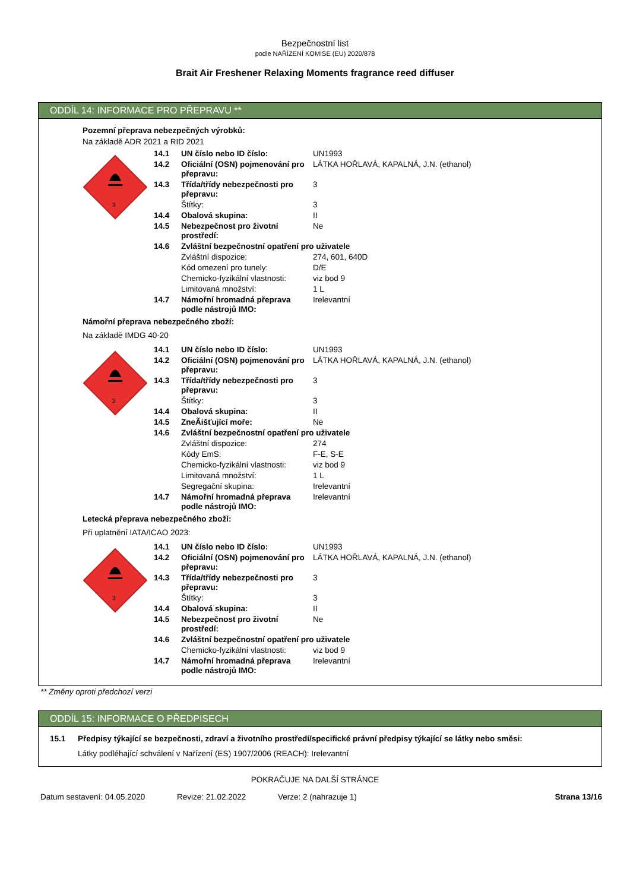Bezpečnostní list
podle NAŘÍZENÍ KOMISE (EU) 2020/878
Brait Air Freshener Relaxing Moments fragrance reed diffuser
ODDÍL 14: INFORMACE PRO PŘEPRAVU **
Pozemní přeprava nebezpečných výrobků:
Na základě ADR 2021 a RID 2021
3
| 14.1 | UN číslo nebo ID číslo: | UN1993 |
| 14.2 | Oficiální (OSN) pojmenování pro přepravu: | LÁTKA HOŘLAVÁ, KAPALNÁ, J.N. (ethanol) |
| 14.3 | Třída/třídy nebezpečnosti pro přepravu: | 3 |
| | Štítky: | 3 |
| 14.4 | Obalová skupina: | II |
| 14.5 | Nebezpečnost pro životní prostředí: | Ne |
| 14.6 | Zvláštní bezpečnostní opatření pro uživatele | |
| | Zvláštní dispozice: | 274, 601, 640D |
| | Kód omezení pro tunely: | D/E |
| | Chemicko-fyzikální vlastnosti: | viz bod 9 |
| | Limitovaná množství: | 1 L |
| 14.7 | Námořní hromadná přeprava podle nástrojů IMO: | Irelevantní |
Námořní přeprava nebezpečného zboží:
Na základě IMDG 40-20
3
| 14.1 | UN číslo nebo ID číslo: | UN1993 |
| 14.2 | Oficiální (OSN) pojmenování pro přepravu: | LÁTKA HOŘLAVÁ, KAPALNÁ, J.N. (ethanol) |
| 14.3 | Třída/třídy nebezpečnosti pro přepravu: | 3 |
| | Štítky: | 3 |
| 14.4 | Obalová skupina: | II |
| 14.5 | ZneÃišťující moře: | Ne |
| 14.6 | Zvláštní bezpečnostní opatření pro uživatele | |
| | Zvláštní dispozice: | 274 |
| | Kódy EmS: | F-E, S-E |
| | Chemicko-fyzikální vlastnosti: | viz bod 9 |
| | Limitovaná množství: | 1 L |
| | Segregační skupina: | Irelevantní |
| 14.7 | Námořní hromadná přeprava podle nástrojů IMO: | Irelevantní |
Letecká přeprava nebezpečného zboží:
Při uplatnění IATA/ICAO 2023:
3
| 14.1 | UN číslo nebo ID číslo: | UN1993 |
| 14.2 | Oficiální (OSN) pojmenování pro přepravu: | LÁTKA HOŘLAVÁ, KAPALNÁ, J.N. (ethanol) |
| 14.3 | Třída/třídy nebezpečnosti pro přepravu: | 3 |
| | Štítky: | 3 |
| 14.4 | Obalová skupina: | II |
| 14.5 | Nebezpečnost pro životní prostředí: | Ne |
| 14.6 | Zvláštní bezpečnostní opatření pro uživatele | |
| | Chemicko-fyzikální vlastnosti: | viz bod 9 |
| 14.7 | Námořní hromadná přeprava podle nástrojů IMO: | Irelevantní |
** Změny oproti předchozí verzi
ODDÍL 15: INFORMACE O PŘEDPISECH
15.1 Předpisy týkající se bezpečnosti, zdraví a životního prostředí/specifické právní předpisy týkající se látky nebo směsi:
Látky podléhající schválení v Nařízení (ES) 1907/2006 (REACH): Irelevantní
POKRAČUJE NA DALŠÍ STRÁNCE
Datum sestavení: 04.05.2020 Revize: 21.02.2022 Verze: 2 (nahrazuje 1) Strana 13/16